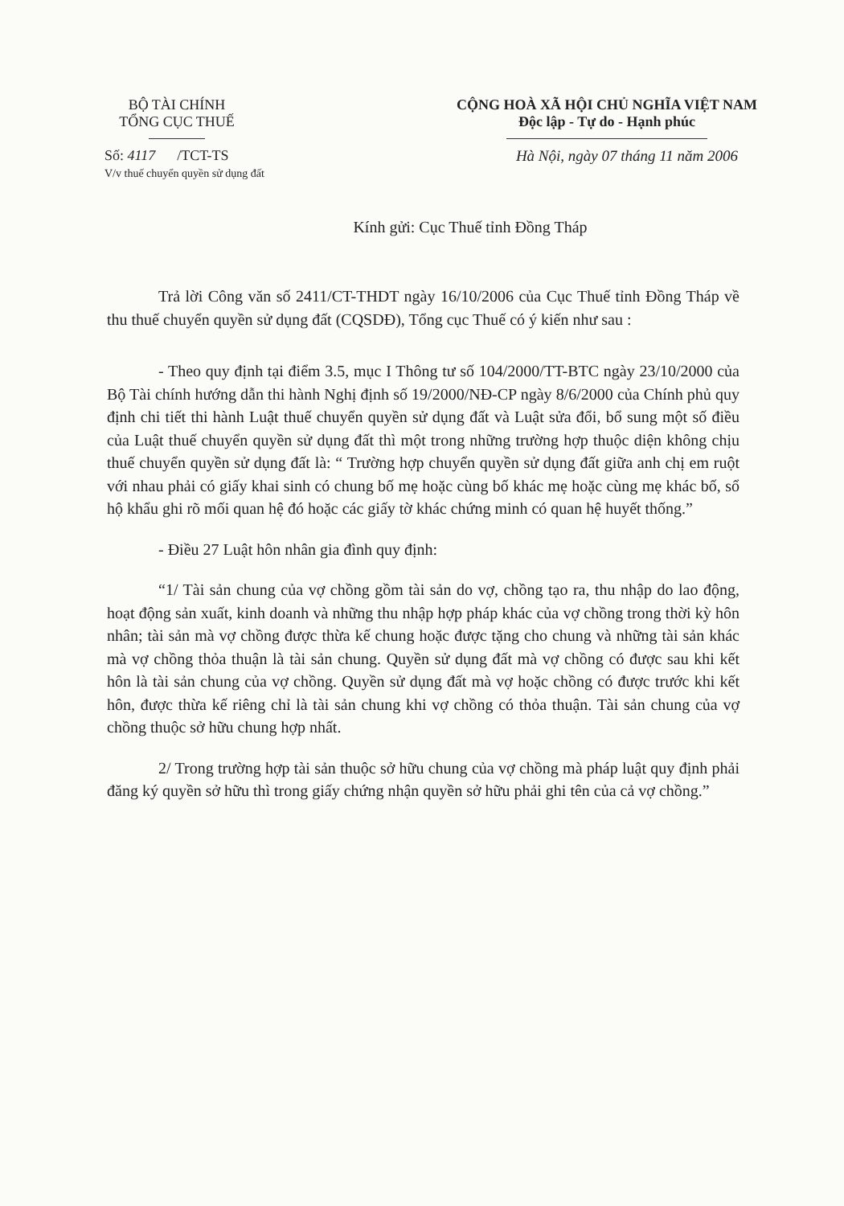BỘ TÀI CHÍNH
TỔNG CỤC THUẾ
CỘNG HOÀ XÃ HỘI CHỦ NGHĨA VIỆT NAM
Độc lập - Tự do - Hạnh phúc
Số: 4117 /TCT-TS
V/v thuế chuyển quyền sử dụng đất
Hà Nội, ngày 07 tháng 11 năm 2006
Kính gửi: Cục Thuế tỉnh Đồng Tháp
Trả lời Công văn số 2411/CT-THDT ngày 16/10/2006 của Cục Thuế tỉnh Đồng Tháp về thu thuế chuyển quyền sử dụng đất (CQSDĐ), Tổng cục Thuế có ý kiến như sau :
- Theo quy định tại điểm 3.5, mục I Thông tư số 104/2000/TT-BTC ngày 23/10/2000 của Bộ Tài chính hướng dẫn thi hành Nghị định số 19/2000/NĐ-CP ngày 8/6/2000 của Chính phủ quy định chi tiết thi hành Luật thuế chuyển quyền sử dụng đất và Luật sửa đổi, bổ sung một số điều của Luật thuế chuyển quyền sử dụng đất thì một trong những trường hợp thuộc diện không chịu thuế chuyển quyền sử dụng đất là: “ Trường hợp chuyển quyền sử dụng đất giữa anh chị em ruột với nhau phải có giấy khai sinh có chung bố mẹ hoặc cùng bố khác mẹ hoặc cùng mẹ khác bố, sổ hộ khẩu ghi rõ mối quan hệ đó hoặc các giấy tờ khác chứng minh có quan hệ huyết thống.”
- Điều 27 Luật hôn nhân gia đình quy định:
“1/ Tài sản chung của vợ chồng gồm tài sản do vợ, chồng tạo ra, thu nhập do lao động, hoạt động sản xuất, kinh doanh và những thu nhập hợp pháp khác của vợ chồng trong thời kỳ hôn nhân; tài sản mà vợ chồng được thừa kế chung hoặc được tặng cho chung và những tài sản khác mà vợ chồng thỏa thuận là tài sản chung. Quyền sử dụng đất mà vợ chồng có được sau khi kết hôn là tài sản chung của vợ chồng. Quyền sử dụng đất mà vợ hoặc chồng có được trước khi kết hôn, được thừa kế riêng chỉ là tài sản chung khi vợ chồng có thỏa thuận. Tài sản chung của vợ chồng thuộc sở hữu chung hợp nhất.
2/ Trong trường hợp tài sản thuộc sở hữu chung của vợ chồng mà pháp luật quy định phải đăng ký quyền sở hữu thì trong giấy chứng nhận quyền sở hữu phải ghi tên của cả vợ chồng.”